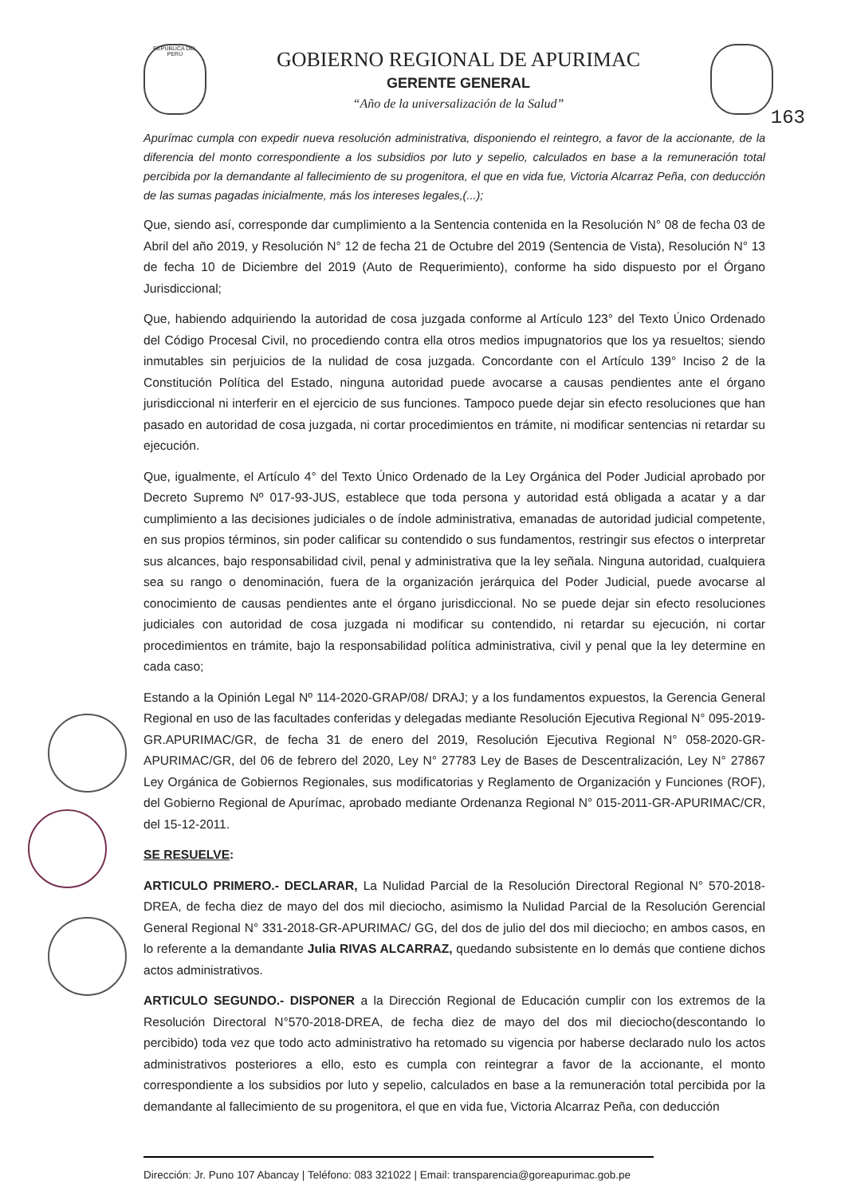REPÚBLICA DEL PERÚ
GOBIERNO REGIONAL DE APURIMAC
GERENTE GENERAL
“Año de la universalización de la Salud”
163
Apurímac cumpla con expedir nueva resolución administrativa, disponiendo el reintegro, a favor de la accionante, de la diferencia del monto correspondiente a los subsidios por luto y sepelio, calculados en base a la remuneración total percibida por la demandante al fallecimiento de su progenitora, el que en vida fue, Victoria Alcarraz Peña, con deducción de las sumas pagadas inicialmente, más los intereses legales,(...);
Que, siendo así, corresponde dar cumplimiento a la Sentencia contenida en la Resolución N° 08 de fecha 03 de Abril del año 2019, y Resolución N° 12 de fecha 21 de Octubre del 2019 (Sentencia de Vista), Resolución N° 13 de fecha 10 de Diciembre del 2019 (Auto de Requerimiento), conforme ha sido dispuesto por el Órgano Jurisdiccional;
Que, habiendo adquiriendo la autoridad de cosa juzgada conforme al Artículo 123° del Texto Único Ordenado del Código Procesal Civil, no procediendo contra ella otros medios impugnatorios que los ya resueltos; siendo inmutables sin perjuicios de la nulidad de cosa juzgada. Concordante con el Artículo 139° Inciso 2 de la Constitución Política del Estado, ninguna autoridad puede avocarse a causas pendientes ante el órgano jurisdiccional ni interferir en el ejercicio de sus funciones. Tampoco puede dejar sin efecto resoluciones que han pasado en autoridad de cosa juzgada, ni cortar procedimientos en trámite, ni modificar sentencias ni retardar su ejecución.
Que, igualmente, el Artículo 4° del Texto Único Ordenado de la Ley Orgánica del Poder Judicial aprobado por Decreto Supremo Nº 017-93-JUS, establece que toda persona y autoridad está obligada a acatar y a dar cumplimiento a las decisiones judiciales o de índole administrativa, emanadas de autoridad judicial competente, en sus propios términos, sin poder calificar su contendido o sus fundamentos, restringir sus efectos o interpretar sus alcances, bajo responsabilidad civil, penal y administrativa que la ley señala. Ninguna autoridad, cualquiera sea su rango o denominación, fuera de la organización jerárquica del Poder Judicial, puede avocarse al conocimiento de causas pendientes ante el órgano jurisdiccional. No se puede dejar sin efecto resoluciones judiciales con autoridad de cosa juzgada ni modificar su contendido, ni retardar su ejecución, ni cortar procedimientos en trámite, bajo la responsabilidad política administrativa, civil y penal que la ley determine en cada caso;
Estando a la Opinión Legal Nº 114-2020-GRAP/08/ DRAJ; y a los fundamentos expuestos, la Gerencia General Regional en uso de las facultades conferidas y delegadas mediante Resolución Ejecutiva Regional N° 095-2019-GR.APURIMAC/GR, de fecha 31 de enero del 2019, Resolución Ejecutiva Regional N° 058-2020-GR-APURIMAC/GR, del 06 de febrero del 2020, Ley N° 27783 Ley de Bases de Descentralización, Ley N° 27867 Ley Orgánica de Gobiernos Regionales, sus modificatorias y Reglamento de Organización y Funciones (ROF), del Gobierno Regional de Apurímac, aprobado mediante Ordenanza Regional N° 015-2011-GR-APURIMAC/CR, del 15-12-2011.
SE RESUELVE:
ARTICULO PRIMERO.- DECLARAR, La Nulidad Parcial de la Resolución Directoral Regional N° 570-2018-DREA, de fecha diez de mayo del dos mil dieciocho, asimismo la Nulidad Parcial de la Resolución Gerencial General Regional N° 331-2018-GR-APURIMAC/ GG, del dos de julio del dos mil dieciocho; en ambos casos, en lo referente a la demandante Julia RIVAS ALCARRAZ, quedando subsistente en lo demás que contiene dichos actos administrativos.
ARTICULO SEGUNDO.- DISPONER a la Dirección Regional de Educación cumplir con los extremos de la Resolución Directoral N°570-2018-DREA, de fecha diez de mayo del dos mil dieciocho(descontando lo percibido) toda vez que todo acto administrativo ha retomado su vigencia por haberse declarado nulo los actos administrativos posteriores a ello, esto es cumpla con reintegrar a favor de la accionante, el monto correspondiente a los subsidios por luto y sepelio, calculados en base a la remuneración total percibida por la demandante al fallecimiento de su progenitora, el que en vida fue, Victoria Alcarraz Peña, con deducción
Dirección: Jr. Puno 107 Abancay | Teléfono: 083 321022 | Email: transparencia@goreapurimac.gob.pe